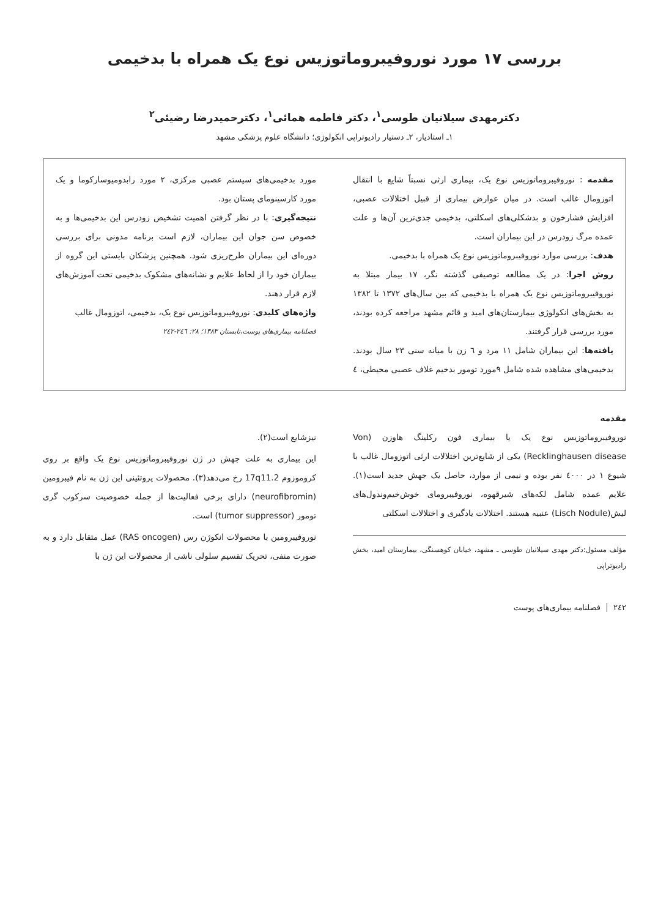بررسی ۱۷ مورد نوروفیبروماتوزیس نوع یک همراه با بدخیمی
دکترمهدی سیلانیان طوسی<sup>۱</sup>، دکتر فاطمه همائی<sup>۱</sup>، دکترحمیدرضا رضیئی<sup>۲</sup>
۱ـ استادیار، ۲ـ دستیار رادیوتراپی انکولوژی؛ دانشگاه علوم پزشکی مشهد
مقدمه : نوروفیبروماتوزیس نوع یک، بیماری ارثی نسبتاً شایع با انتقال اتوزومال غالب است. در میان عوارض بیماری از قبیل اختلالات عصبی، افزایش فشارخون و بدشکلی‌های اسکلتی، بدخیمی جدی‌ترین آن‌ها و علت عمده مرگ زودرس در این بیماران است.
هدف: بررسی موارد نوروفیبروماتوزیس نوع یک همراه با بدخیمی.
روش اجرا: در یک مطالعه توصیفی گذشته نگر، ۱۷ بیمار مبتلا به نوروفیبروماتوزیس نوع یک همراه با بدخیمی که بین سال‌های ۱۳۷۲ تا ۱۳۸۲ به بخش‌های انکولوژی بیمارستان‌های امید و قائم مشهد مراجعه کرده بودند، مورد بررسی قرار گرفتند.
یافته‌ها: این بیماران شامل ۱۱ مرد و ٦ زن با میانه سنی ۲۳ سال بودند. بدخیمی‌های مشاهده شده شامل ۹مورد تومور بدخیم غلاف عصبی محیطی، ٤ مورد بدخیمی‌های سیستم عصبی مرکزی، ۲ مورد رابدومیوسارکوما و یک مورد کارسینومای پستان بود.
نتیجه‌گیری: با در نظر گرفتن اهمیت تشخیص زودرس این بدخیمی‌ها و به خصوص سن جوان این بیماران، لازم است برنامه مدونی برای بررسی دوره‌ای این بیماران طرح‌ریزی شود. همچنین پزشکان بایستی این گروه از بیماران خود را از لحاظ علایم و نشانه‌های مشکوک بدخیمی تحت آموزش‌های لازم قرار دهند.
واژه‌های کلیدی: نوروفیبروماتوزیس نوع یک، بدخیمی، اتوزومال غالب
فصلنامه بیماری‌های پوست،تابستان ۱۳۸۳؛ ۲۸: ۲٤٦-۲٤۲
مقدمه
نوروفیبروماتوزیس نوع یک یا بیماری فون رکلینگ هاوزن (Von Recklinghausen disease) یکی از شایع‌ترین اختلالات ارثی اتوزومال غالب با شیوع ۱ در ٤۰۰۰ نفر بوده و نیمی از موارد، حاصل یک جهش جدید است(۱). علایم عمده شامل لکه‌های شیرقهوه، نوروفیبرومای خوش‌خیم‌وندول‌های لیش(Lisch Nodule) عنبیه هستند. اختلالات یادگیری و اختلالات اسکلتی
مؤلف مسئول:دکتر مهدی سیلانیان طوسی ـ مشهد، خیابان کوهسنگی، بیمارستان امید، بخش رادیوتراپی
نیزشایع است(۲).
این بیماری به علت جهش در ژن نوروفیبروماتوزیس نوع یک واقع بر روی کروموزوم 17q11.2 رخ می‌دهد(۳). محصولات پروتئینی این ژن به نام فیبرومین (neurofibromin) دارای برخی فعالیت‌ها از جمله خصوصیت سرکوب گری تومور (tumor suppressor) است.
نوروفیبرومین با محصولات انکوژن رس (RAS oncogen) عمل متقابل دارد و به صورت منفی، تحریک تقسیم سلولی ناشی از محصولات این ژن با
۲٤۲فصلنامه بیماری‌های پوست